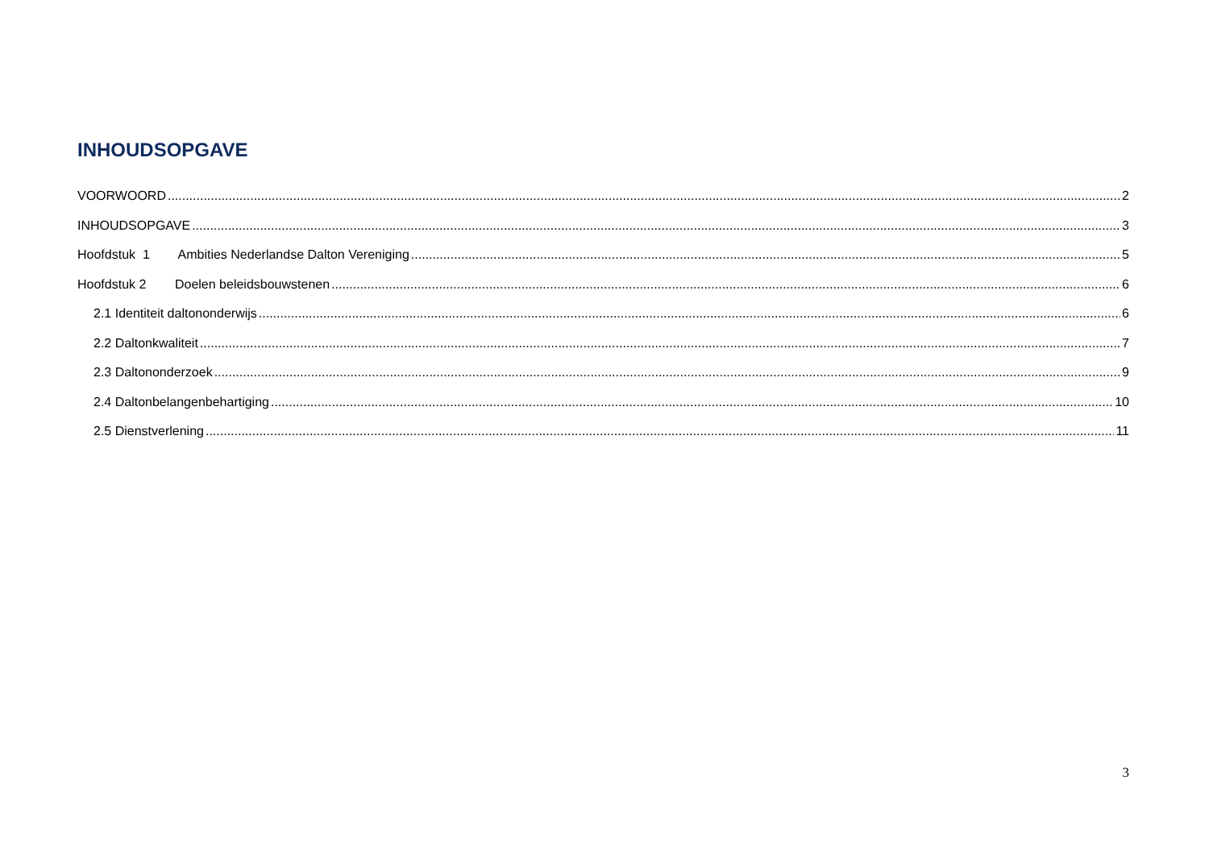INHOUDSOPGAVE
VOORWOORD 2
INHOUDSOPGAVE 3
Hoofdstuk 1 Ambities Nederlandse Dalton Vereniging 5
Hoofdstuk 2 Doelen beleidsbouwstenen 6
2.1 Identiteit daltononderwijs 6
2.2 Daltonkwaliteit 7
2.3 Daltononderzoek 9
2.4 Daltonbelangenbehartiging 10
2.5 Dienstverlening 11
3